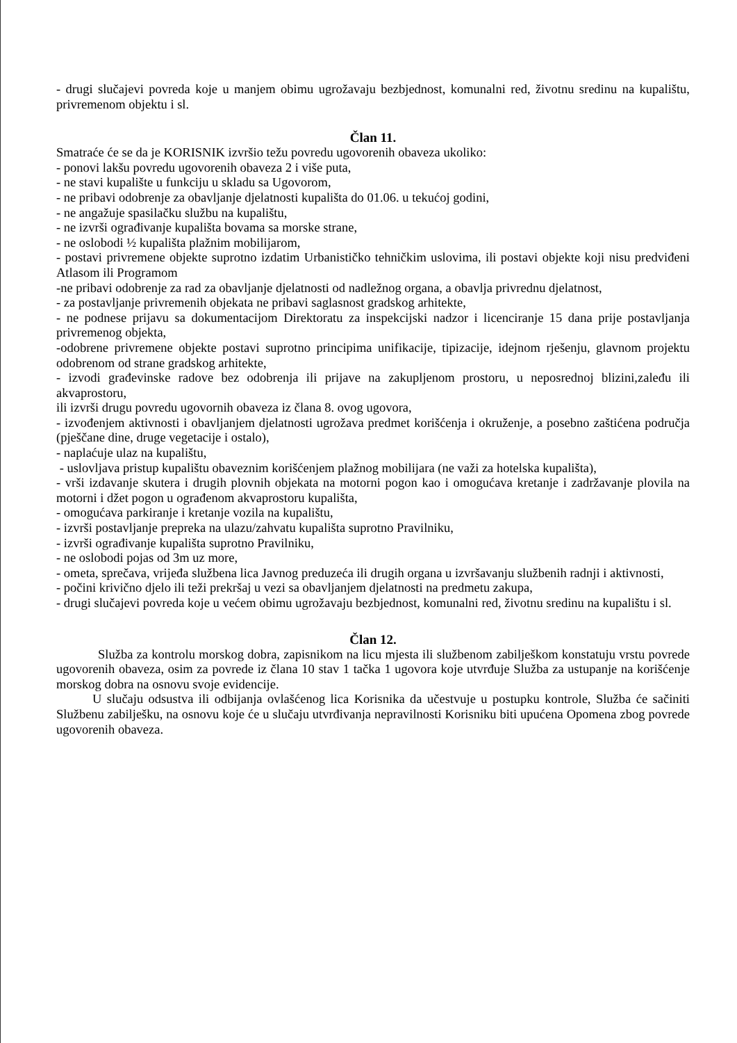- drugi slučajevi povreda koje u manjem obimu ugrožavaju bezbjednost, komunalni red, životnu sredinu na kupalištu, privremenom objektu i sl.
Član 11.
Smatraće će se da je KORISNIK izvršio težu povredu ugovorenih obaveza ukoliko:
- ponovi lakšu povredu ugovorenih obaveza 2 i više puta,
- ne stavi kupalište u funkciju u skladu sa Ugovorom,
- ne pribavi odobrenje za obavljanje djelatnosti kupališta do 01.06. u tekućoj godini,
- ne angažuje spasilačku službu na kupalištu,
- ne izvrši ograđivanje kupališta bovama sa morske strane,
- ne oslobodi ½ kupališta plažnim mobilijarom,
- postavi privremene objekte suprotno izdatim Urbanističko tehničkim uslovima, ili postavi objekte koji nisu predviđeni Atlasom ili Programom
-ne pribavi odobrenje za rad za obavljanje djelatnosti od nadležnog organa, a obavlja privrednu djelatnost,
- za postavljanje privremenih objekata ne pribavi saglasnost gradskog arhitekte,
- ne podnese prijavu sa dokumentacijom Direktoratu za inspekcijski nadzor i licenciranje 15 dana prije postavljanja privremenog objekta,
-odobrene privremene objekte postavi suprotno principima unifikacije, tipizacije, idejnom rješenju, glavnom projektu odobrenom od strane gradskog arhitekte,
- izvodi građevinske radove bez odobrenja ili prijave na zakupljenom prostoru, u neposrednoj blizini,zaleđu ili akvaprostoru,
ili izvrši drugu povredu ugovornih obaveza iz člana 8. ovog ugovora,
- izvođenjem aktivnosti i obavljanjem djelatnosti ugrožava predmet korišćenja i okruženje, a posebno zaštićena područja (pješčane dine, druge vegetacije i ostalo),
- naplaćuje ulaz na kupalištu,
- uslovljava pristup kupalištu obaveznim korišćenjem plažnog mobilijara (ne važi za hotelska kupališta),
- vrši izdavanje skutera i drugih plovnih objekata na motorni pogon kao i omogućava kretanje i zadržavanje plovila na motorni i džet pogon u ograđenom akvaprostoru kupališta,
- omogućava parkiranje i kretanje vozila na kupalištu,
- izvrši postavljanje prepreka na ulazu/zahvatu kupališta suprotno Pravilniku,
- izvrši ograđivanje kupališta suprotno Pravilniku,
- ne oslobodi pojas od 3m uz more,
- ometa, sprečava, vrijeđa službena lica Javnog preduzeća ili drugih organa u izvršavanju službenih radnji i aktivnosti,
- počini krivično djelo ili teži prekršaj u vezi sa obavljanjem djelatnosti na predmetu zakupa,
- drugi slučajevi povreda koje u većem obimu ugrožavaju bezbjednost, komunalni red, životnu sredinu na kupalištu i sl.
Član 12.
Služba za kontrolu morskog dobra, zapisnikom na licu mjesta ili službenom zabilješkom konstatuju vrstu povrede ugovorenih obaveza, osim za povrede iz člana 10 stav 1 tačka 1 ugovora koje utvrđuje Služba za ustupanje na korišćenje morskog dobra na osnovu svoje evidencije.
U slučaju odsustva ili odbijanja ovlašćenog lica Korisnika da učestvuje u postupku kontrole, Služba će sačiniti Službenu zabilješku, na osnovu koje će u slučaju utvrđivanja nepravilnosti Korisniku biti upućena Opomena zbog povrede ugovorenih obaveza.